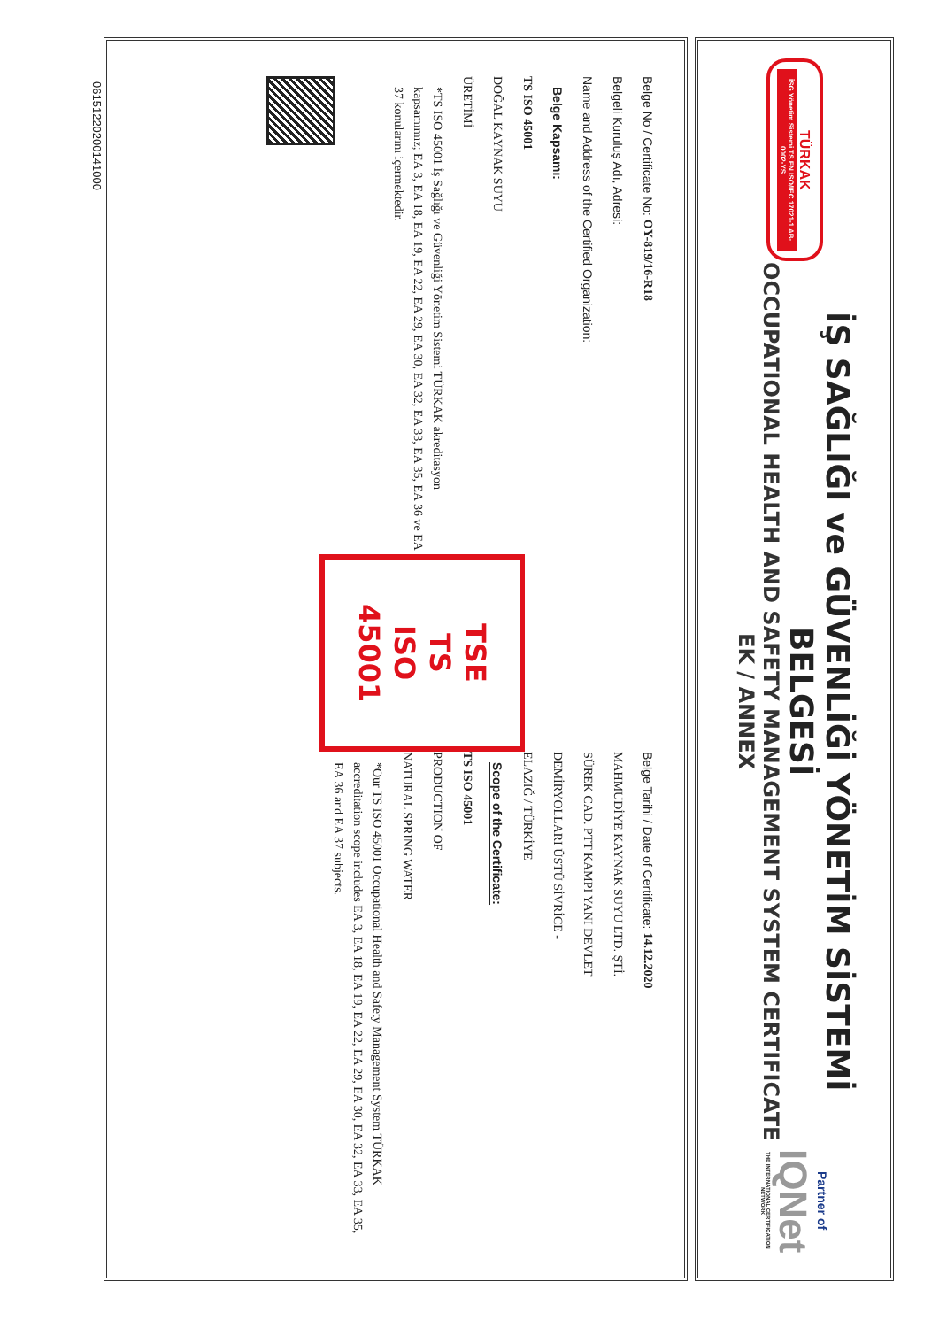TÜRKAK
İSG Yönetim Sistemi TS EN ISO/IEC 17021-1 AB-0002-YS
İŞ SAĞLIĞI ve GÜVENLİĞİ YÖNETİM SİSTEMİ BELGESİ
OCCUPATIONAL HEALTH AND SAFETY MANAGEMENT SYSTEM CERTIFICATE
EK / ANNEX
Partner of
IQNet
THE INTERNATIONAL CERTIFICATION NETWORK
Belge No / Certificate No: OY-819/16-R18
Belgeli Kuruluş Adı, Adresi:
Name and Address of the Certified Organization:
Belge Kapsamı:
TS ISO 45001
DOĞAL KAYNAK SUYU
ÜRETİMİ
*TS ISO 45001 İş Sağlığı ve Güvenliği Yönetim Sistemi TÜRKAK akreditasyon kapsamımız; EA 3, EA 18, EA 19, EA 22, EA 29, EA 30, EA 32, EA 33, EA 35, EA 36 ve EA 37 konularını içermektedir.
TSE
TS ISO
45001
Belge Tarihi / Date of Certificate: 14.12.2020
MAHMUDİYE KAYNAK SUYU LTD. ŞTİ.
SÜREK CAD. PTT KAMPI YANI DEVLET
DEMİRYOLLARI ÜSTÜ SİVRİCE -
ELAZIĞ / TÜRKİYE
Scope of the Certificate:
TS ISO 45001
PRODUCTION OF
NATURAL SPRING WATER
*Our TS ISO 45001 Occupational Health and Safety Management System TÜRKAK accreditation scope includes EA 3, EA 18, EA 19, EA 22, EA 29, EA 30, EA 32, EA 33, EA 35, EA 36 and EA 37 subjects.
06151220200141000